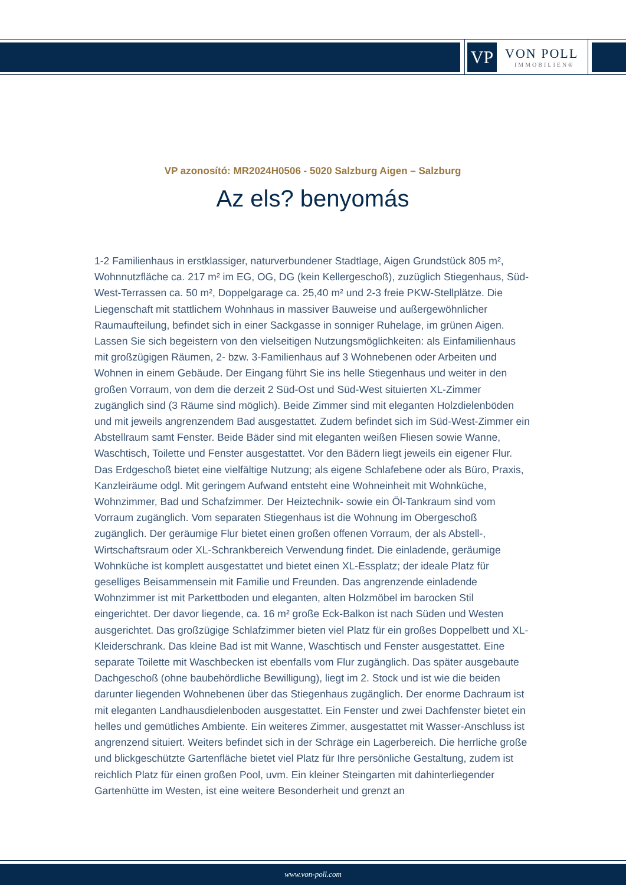VP
VON POLL
IMMOBILIEN®
VP azonosító: MR2024H0506 - 5020 Salzburg Aigen – Salzburg
Az els? benyomás
1-2 Familienhaus in erstklassiger, naturverbundener Stadtlage, Aigen Grundstück 805 m², Wohnnutzfläche ca. 217 m² im EG, OG, DG (kein Kellergeschoß), zuzüglich Stiegenhaus, Süd-West-Terrassen ca. 50 m², Doppelgarage ca. 25,40 m² und 2-3 freie PKW-Stellplätze. Die Liegenschaft mit stattlichem Wohnhaus in massiver Bauweise und außergewöhnlicher Raumaufteilung, befindet sich in einer Sackgasse in sonniger Ruhelage, im grünen Aigen. Lassen Sie sich begeistern von den vielseitigen Nutzungsmöglichkeiten: als Einfamilienhaus mit großzügigen Räumen, 2- bzw. 3-Familienhaus auf 3 Wohnebenen oder Arbeiten und Wohnen in einem Gebäude. Der Eingang führt Sie ins helle Stiegenhaus und weiter in den großen Vorraum, von dem die derzeit 2 Süd-Ost und Süd-West situierten XL-Zimmer zugänglich sind (3 Räume sind möglich). Beide Zimmer sind mit eleganten Holzdielenböden und mit jeweils angrenzendem Bad ausgestattet. Zudem befindet sich im Süd-West-Zimmer ein Abstellraum samt Fenster. Beide Bäder sind mit eleganten weißen Fliesen sowie Wanne, Waschtisch, Toilette und Fenster ausgestattet. Vor den Bädern liegt jeweils ein eigener Flur. Das Erdgeschoß bietet eine vielfältige Nutzung; als eigene Schlafebene oder als Büro, Praxis, Kanzleiräume odgl. Mit geringem Aufwand entsteht eine Wohneinheit mit Wohnküche, Wohnzimmer, Bad und Schafzimmer. Der Heiztechnik- sowie ein Öl-Tankraum sind vom Vorraum zugänglich. Vom separaten Stiegenhaus ist die Wohnung im Obergeschoß zugänglich. Der geräumige Flur bietet einen großen offenen Vorraum, der als Abstell-, Wirtschaftsraum oder XL-Schrankbereich Verwendung findet. Die einladende, geräumige Wohnküche ist komplett ausgestattet und bietet einen XL-Essplatz; der ideale Platz für geselliges Beisammensein mit Familie und Freunden. Das angrenzende einladende Wohnzimmer ist mit Parkettboden und eleganten, alten Holzmöbel im barocken Stil eingerichtet. Der davor liegende, ca. 16 m² große Eck-Balkon ist nach Süden und Westen ausgerichtet. Das großzügige Schlafzimmer bieten viel Platz für ein großes Doppelbett und XL-Kleiderschrank. Das kleine Bad ist mit Wanne, Waschtisch und Fenster ausgestattet. Eine separate Toilette mit Waschbecken ist ebenfalls vom Flur zugänglich. Das später ausgebaute Dachgeschoß (ohne baubehördliche Bewilligung), liegt im 2. Stock und ist wie die beiden darunter liegenden Wohnebenen über das Stiegenhaus zugänglich. Der enorme Dachraum ist mit eleganten Landhausdielenboden ausgestattet. Ein Fenster und zwei Dachfenster bietet ein helles und gemütliches Ambiente. Ein weiteres Zimmer, ausgestattet mit Wasser-Anschluss ist angrenzend situiert. Weiters befindet sich in der Schräge ein Lagerbereich. Die herrliche große und blickgeschützte Gartenfläche bietet viel Platz für Ihre persönliche Gestaltung, zudem ist reichlich Platz für einen großen Pool, uvm. Ein kleiner Steingarten mit dahinterliegender Gartenhütte im Westen, ist eine weitere Besonderheit und grenzt an
www.von-poll.com